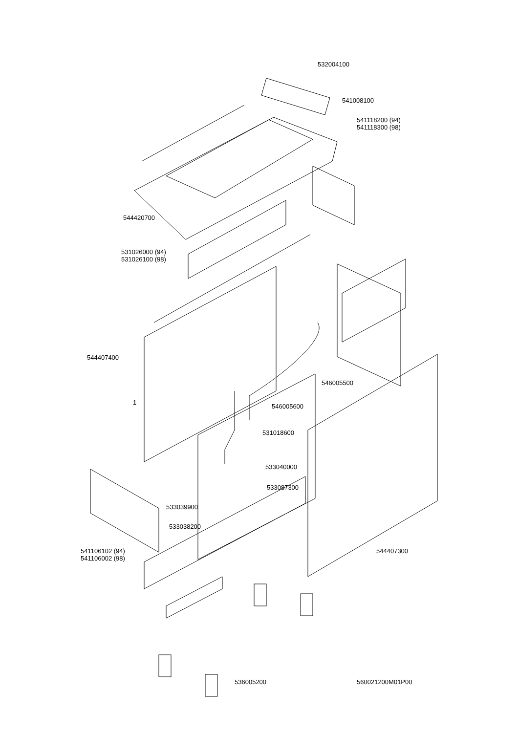532004100
541008100
541118200 (94)
541118300 (98)
544420700
531026000 (94)
531026100 (98)
544407400
546005500
1
546005600
531018600
533040000
533087300
533039900
533038200
541106102 (94)
541106002 (98)
544407300
536005200
560021200M01P00